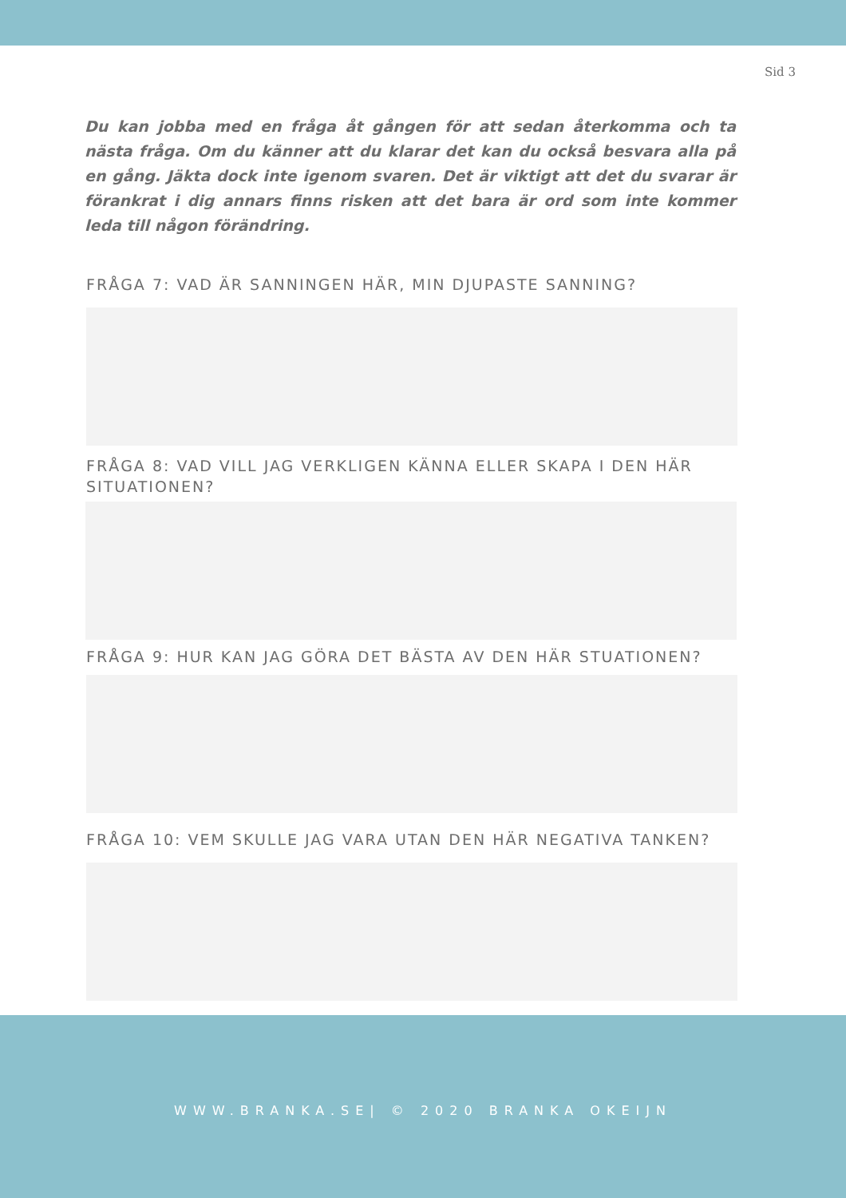Sid 3
Du kan jobba med en fråga åt gången för att sedan återkomma och ta nästa fråga. Om du känner att du klarar det kan du också besvara alla på en gång. Jäkta dock inte igenom svaren. Det är viktigt att det du svarar är förankrat i dig annars finns risken att det bara är ord som inte kommer leda till någon förändring.
FRÅGA 7: VAD ÄR SANNINGEN HÄR, MIN DJUPASTE SANNING?
FRÅGA 8: VAD VILL JAG VERKLIGEN KÄNNA ELLER SKAPA I DEN HÄR SITUATIONEN?
FRÅGA 9: HUR KAN JAG GÖRA DET BÄSTA AV DEN HÄR STUATIONEN?
FRÅGA 10: VEM SKULLE JAG VARA UTAN DEN HÄR NEGATIVA TANKEN?
WWW.BRANKA.SE| © 2020 BRANKA OKEIJN